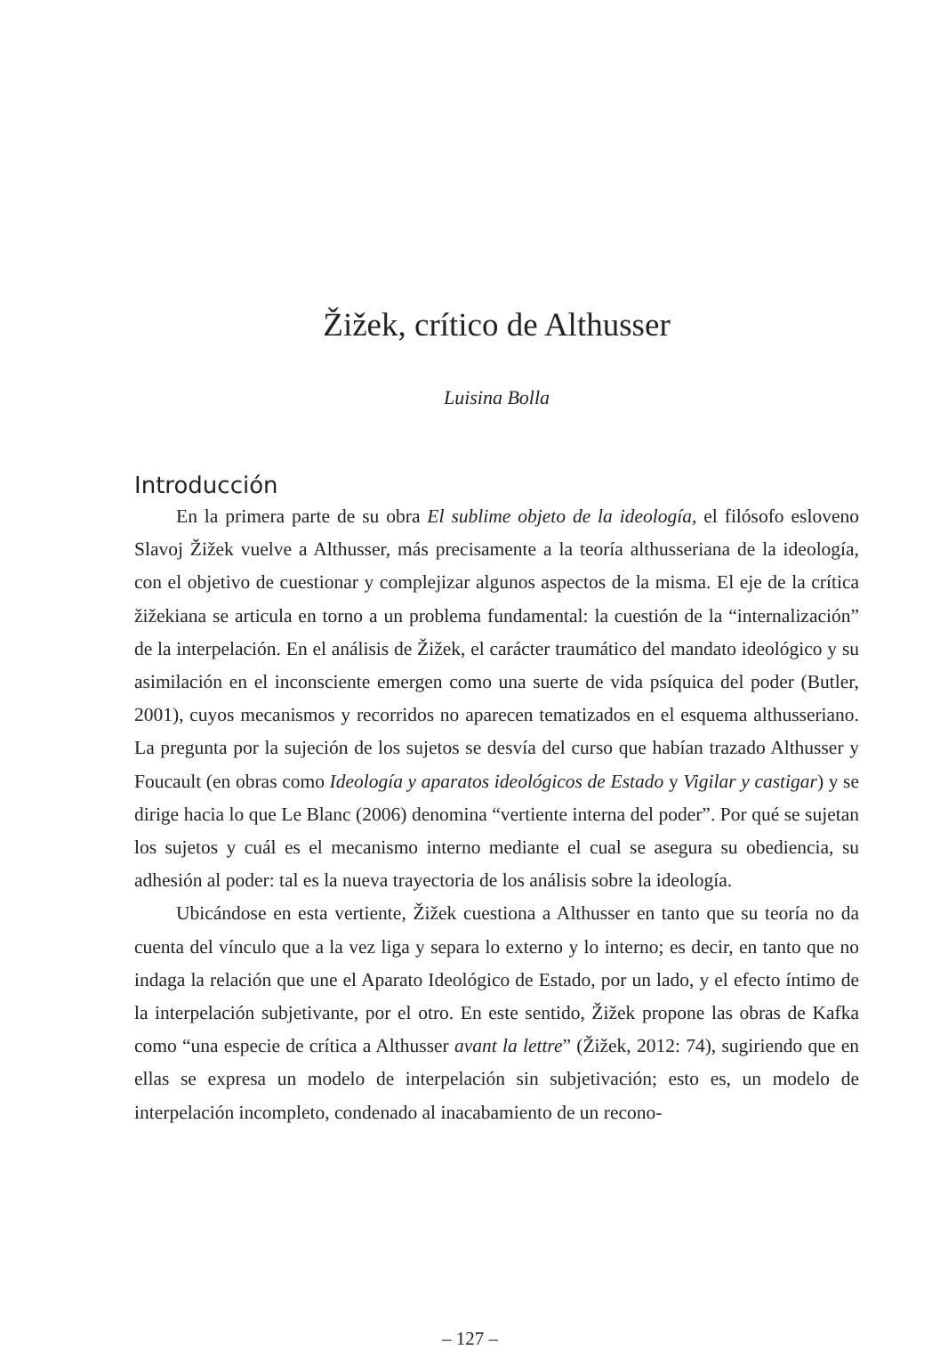Žižek, crítico de Althusser
Luisina Bolla
Introducción
En la primera parte de su obra El sublime objeto de la ideología, el filósofo esloveno Slavoj Žižek vuelve a Althusser, más precisamente a la teoría althusseriana de la ideología, con el objetivo de cuestionar y complejizar algunos aspectos de la misma. El eje de la crítica žižekiana se articula en torno a un problema fundamental: la cuestión de la “internalización” de la interpelación. En el análisis de Žižek, el carácter traumático del mandato ideológico y su asimilación en el inconsciente emergen como una suerte de vida psíquica del poder (Butler, 2001), cuyos mecanismos y recorridos no aparecen tematizados en el esquema althusseriano. La pregunta por la sujeción de los sujetos se desvía del curso que habían trazado Althusser y Foucault (en obras como Ideología y aparatos ideológicos de Estado y Vigilar y castigar) y se dirige hacia lo que Le Blanc (2006) denomina “vertiente interna del poder”. Por qué se sujetan los sujetos y cuál es el mecanismo interno mediante el cual se asegura su obediencia, su adhesión al poder: tal es la nueva trayectoria de los análisis sobre la ideología.
Ubicándose en esta vertiente, Žižek cuestiona a Althusser en tanto que su teoría no da cuenta del vínculo que a la vez liga y separa lo externo y lo interno; es decir, en tanto que no indaga la relación que une el Aparato Ideológico de Estado, por un lado, y el efecto íntimo de la interpelación subjetivante, por el otro. En este sentido, Žižek propone las obras de Kafka como “una especie de crítica a Althusser avant la lettre” (Žižek, 2012: 74), sugiriendo que en ellas se expresa un modelo de interpelación sin subjetivación; esto es, un modelo de interpelación incompleto, condenado al inacabamiento de un recono-
– 127 –